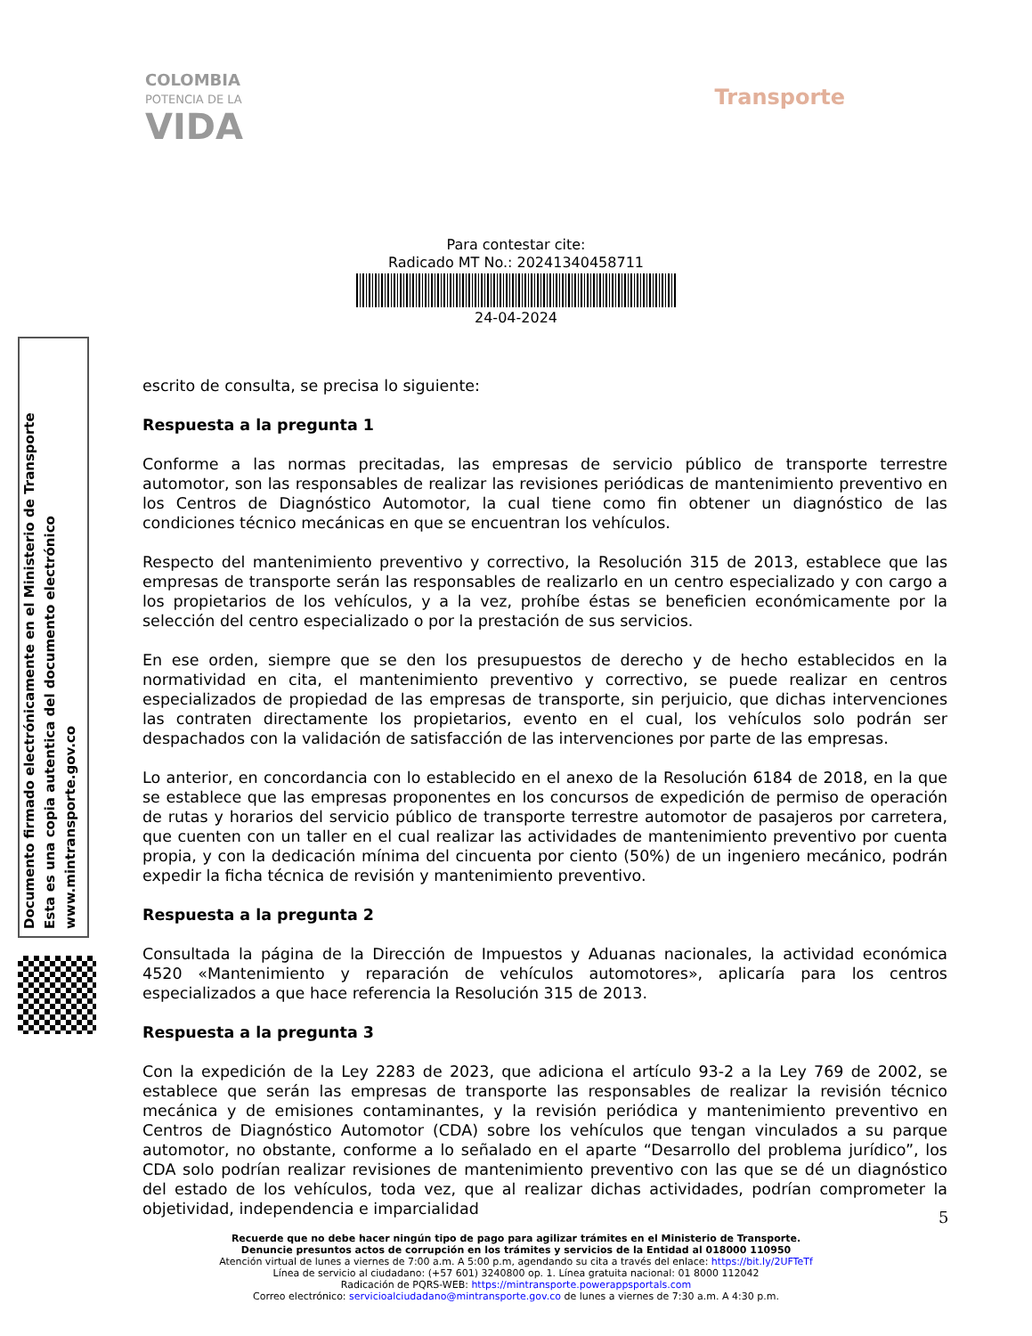COLOMBIA
POTENCIA DE LA
VIDA
Transporte
Para contestar cite:
Radicado MT No.: 20241340458711
24-04-2024
escrito de consulta, se precisa lo siguiente:
Respuesta a la pregunta 1
Conforme a las normas precitadas, las empresas de servicio público de transporte terrestre automotor, son las responsables de realizar las revisiones periódicas de mantenimiento preventivo en los Centros de Diagnóstico Automotor, la cual tiene como fin obtener un diagnóstico de las condiciones técnico mecánicas en que se encuentran los vehículos.
Respecto del mantenimiento preventivo y correctivo, la Resolución 315 de 2013, establece que las empresas de transporte serán las responsables de realizarlo en un centro especializado y con cargo a los propietarios de los vehículos, y a la vez, prohíbe éstas se beneficien económicamente por la selección del centro especializado o por la prestación de sus servicios.
En ese orden, siempre que se den los presupuestos de derecho y de hecho establecidos en la normatividad en cita, el mantenimiento preventivo y correctivo, se puede realizar en centros especializados de propiedad de las empresas de transporte, sin perjuicio, que dichas intervenciones las contraten directamente los propietarios, evento en el cual, los vehículos solo podrán ser despachados con la validación de satisfacción de las intervenciones por parte de las empresas.
Lo anterior, en concordancia con lo establecido en el anexo de la Resolución 6184 de 2018, en la que se establece que las empresas proponentes en los concursos de expedición de permiso de operación de rutas y horarios del servicio público de transporte terrestre automotor de pasajeros por carretera, que cuenten con un taller en el cual realizar las actividades de mantenimiento preventivo por cuenta propia, y con la dedicación mínima del cincuenta por ciento (50%) de un ingeniero mecánico, podrán expedir la ficha técnica de revisión y mantenimiento preventivo.
Respuesta a la pregunta 2
Consultada la página de la Dirección de Impuestos y Aduanas nacionales, la actividad económica 4520 «Mantenimiento y reparación de vehículos automotores», aplicaría para los centros especializados a que hace referencia la Resolución 315 de 2013.
Respuesta a la pregunta 3
Con la expedición de la Ley 2283 de 2023, que adiciona el artículo 93-2 a la Ley 769 de 2002, se establece que serán las empresas de transporte las responsables de realizar la revisión técnico mecánica y de emisiones contaminantes, y la revisión periódica y mantenimiento preventivo en Centros de Diagnóstico Automotor (CDA) sobre los vehículos que tengan vinculados a su parque automotor, no obstante, conforme a lo señalado en el aparte “Desarrollo del problema jurídico”, los CDA solo podrían realizar revisiones de mantenimiento preventivo con las que se dé un diagnóstico del estado de los vehículos, toda vez, que al realizar dichas actividades, podrían comprometer la objetividad, independencia e imparcialidad
Documento firmado electrónicamente en el Ministerio de Transporte
Esta es una copia autentica del documento electrónico
www.mintransporte.gov.co
5
Recuerde que no debe hacer ningún tipo de pago para agilizar trámites en el Ministerio de Transporte.
Denuncie presuntos actos de corrupción en los trámites y servicios de la Entidad al 018000 110950
Atención virtual de lunes a viernes de 7:00 a.m. A 5:00 p.m, agendando su cita a través del enlace: https://bit.ly/2UFTeTf
Línea de servicio al ciudadano: (+57 601) 3240800 op. 1. Línea gratuita nacional: 01 8000 112042
Radicación de PQRS-WEB: https://mintransporte.powerappsportals.com
Correo electrónico: servicioalciudadano@mintransporte.gov.co de lunes a viernes de 7:30 a.m. A 4:30 p.m.